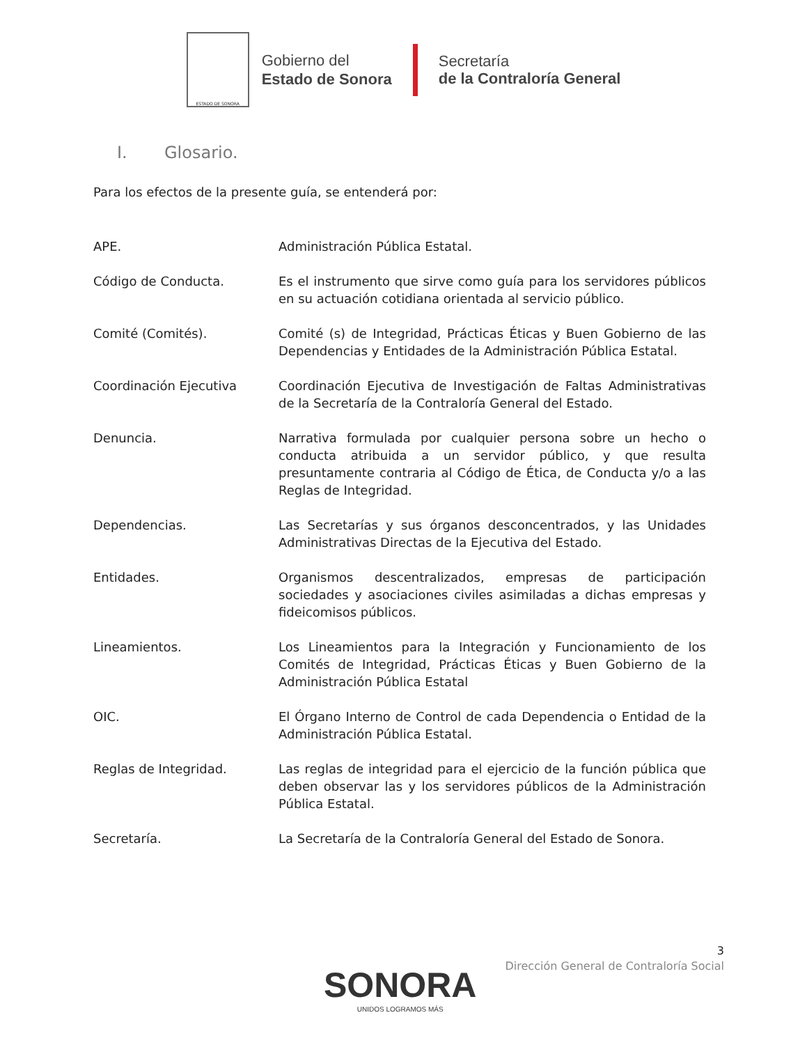ESTADO DE SONORA
Gobierno del
Estado de Sonora
Secretaría
de la Contraloría General
I. Glosario.
Para los efectos de la presente guía, se entenderá por:
APE. Administración Pública Estatal.
Código de Conducta. Es el instrumento que sirve como guía para los servidores públicos en su actuación cotidiana orientada al servicio público.
Comité (Comités). Comité (s) de Integridad, Prácticas Éticas y Buen Gobierno de las Dependencias y Entidades de la Administración Pública Estatal.
Coordinación Ejecutiva Coordinación Ejecutiva de Investigación de Faltas Administrativas de la Secretaría de la Contraloría General del Estado.
Denuncia. Narrativa formulada por cualquier persona sobre un hecho o conducta atribuida a un servidor público, y que resulta presuntamente contraria al Código de Ética, de Conducta y/o a las Reglas de Integridad.
Dependencias. Las Secretarías y sus órganos desconcentrados, y las Unidades Administrativas Directas de la Ejecutiva del Estado.
Entidades. Organismos descentralizados, empresas de participación sociedades y asociaciones civiles asimiladas a dichas empresas y fideicomisos públicos.
Lineamientos. Los Lineamientos para la Integración y Funcionamiento de los Comités de Integridad, Prácticas Éticas y Buen Gobierno de la Administración Pública Estatal
OIC. El Órgano Interno de Control de cada Dependencia o Entidad de la Administración Pública Estatal.
Reglas de Integridad. Las reglas de integridad para el ejercicio de la función pública que deben observar las y los servidores públicos de la Administración Pública Estatal.
Secretaría. La Secretaría de la Contraloría General del Estado de Sonora.
3
Dirección General de Contraloría Social
SONORA
UNIDOS LOGRAMOS MÁS